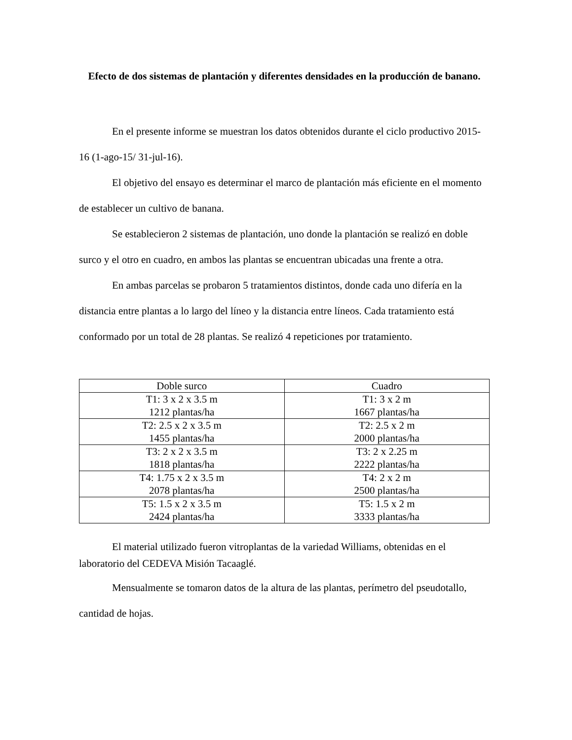Efecto de dos sistemas de plantación y diferentes densidades en la producción de banano.
En el presente informe se muestran los datos obtenidos durante el ciclo productivo 2015-16 (1-ago-15/ 31-jul-16).
El objetivo del ensayo es determinar el marco de plantación más eficiente en el momento de establecer un cultivo de banana.
Se establecieron 2 sistemas de plantación, uno donde la plantación se realizó en doble surco y el otro en cuadro, en ambos las plantas se encuentran ubicadas una frente a otra.
En ambas parcelas se probaron 5 tratamientos distintos, donde cada uno difería en la distancia entre plantas a lo largo del líneo y la distancia entre líneos. Cada tratamiento está conformado por un total de 28 plantas. Se realizó 4 repeticiones por tratamiento.
| Doble surco | Cuadro |
| --- | --- |
| T1: 3 x 2 x 3.5 m 1212 plantas/ha | T1: 3 x 2 m 1667 plantas/ha |
| T2: 2.5 x 2 x 3.5 m 1455 plantas/ha | T2: 2.5 x 2 m 2000 plantas/ha |
| T3: 2 x 2 x 3.5 m 1818 plantas/ha | T3: 2 x 2.25 m 2222 plantas/ha |
| T4: 1.75 x 2 x 3.5 m 2078 plantas/ha | T4: 2 x 2 m 2500 plantas/ha |
| T5: 1.5 x 2 x 3.5 m 2424 plantas/ha | T5: 1.5 x 2 m 3333 plantas/ha |
El material utilizado fueron vitroplantas de la variedad Williams, obtenidas en el laboratorio del CEDEVA Misión Tacaaglé.
Mensualmente se tomaron datos de la altura de las plantas, perímetro del pseudotallo, cantidad de hojas.